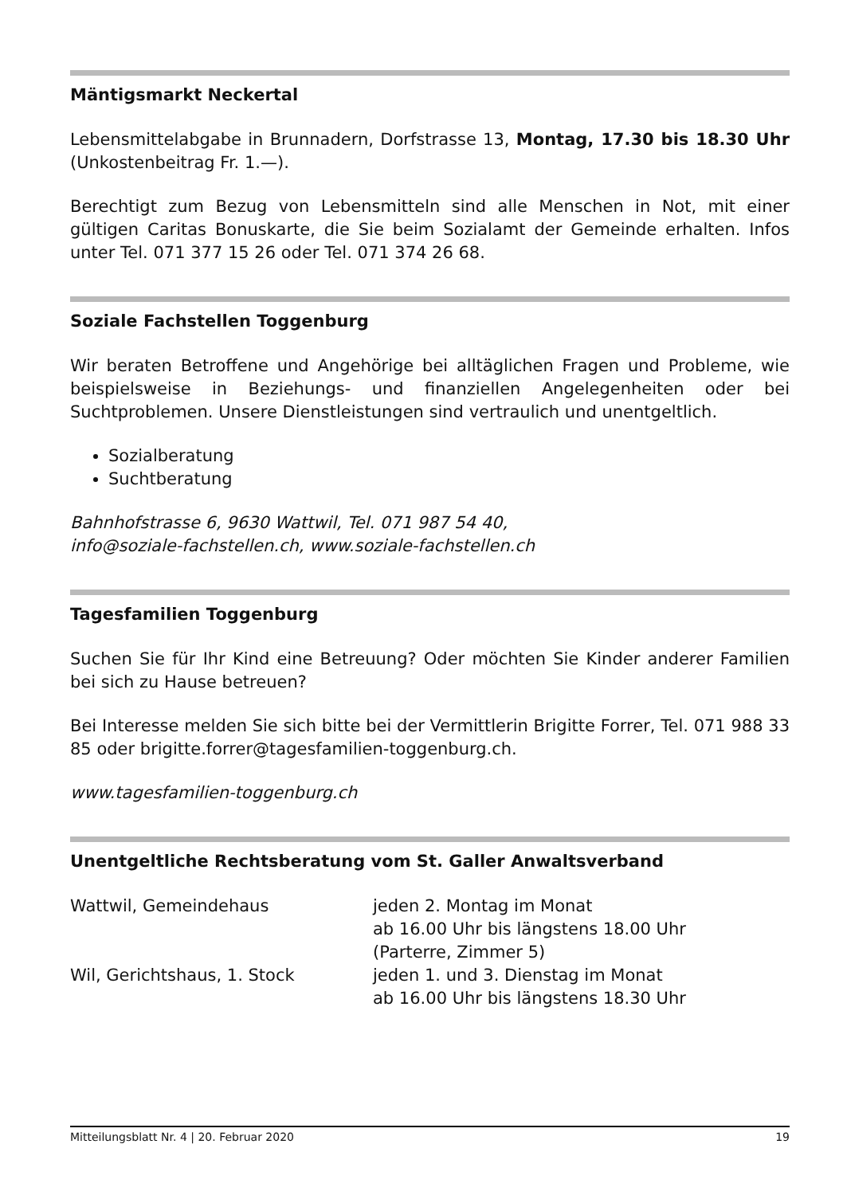Mäntigsmarkt Neckertal
Lebensmittelabgabe in Brunnadern, Dorfstrasse 13, Montag, 17.30 bis 18.30 Uhr (Unkostenbeitrag Fr. 1.—).
Berechtigt zum Bezug von Lebensmitteln sind alle Menschen in Not, mit einer gültigen Caritas Bonuskarte, die Sie beim Sozialamt der Gemeinde erhalten. Infos unter Tel. 071 377 15 26 oder Tel. 071 374 26 68.
Soziale Fachstellen Toggenburg
Wir beraten Betroffene und Angehörige bei alltäglichen Fragen und Probleme, wie beispielsweise in Beziehungs- und finanziellen Angelegenheiten oder bei Suchtproblemen. Unsere Dienstleistungen sind vertraulich und unentgeltlich.
Sozialberatung
Suchtberatung
Bahnhofstrasse 6, 9630 Wattwil, Tel. 071 987 54 40,
info@soziale-fachstellen.ch, www.soziale-fachstellen.ch
Tagesfamilien Toggenburg
Suchen Sie für Ihr Kind eine Betreuung? Oder möchten Sie Kinder anderer Familien bei sich zu Hause betreuen?
Bei Interesse melden Sie sich bitte bei der Vermittlerin Brigitte Forrer, Tel. 071 988 33 85 oder brigitte.forrer@tagesfamilien-toggenburg.ch.
www.tagesfamilien-toggenburg.ch
Unentgeltliche Rechtsberatung vom St. Galler Anwaltsverband
| Wattwil, Gemeindehaus | jeden 2. Montag im Monat ab 16.00 Uhr bis längstens 18.00 Uhr (Parterre, Zimmer 5) |
| Wil, Gerichtshaus, 1. Stock | jeden 1. und 3. Dienstag im Monat ab 16.00 Uhr bis längstens 18.30 Uhr |
Mitteilungsblatt Nr. 4 | 20. Februar 2020 19